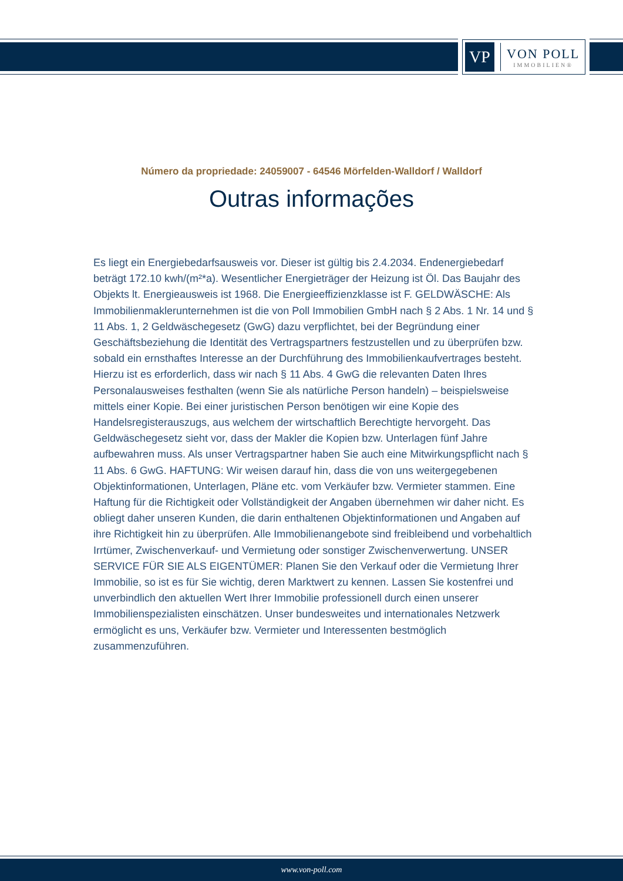VP
VON POLL
IMMOBILIEN®
Número da propriedade: 24059007 - 64546 Mörfelden-Walldorf / Walldorf
Outras informações
Es liegt ein Energiebedarfsausweis vor. Dieser ist gültig bis 2.4.2034. Endenergiebedarf beträgt 172.10 kwh/(m²*a). Wesentlicher Energieträger der Heizung ist Öl. Das Baujahr des Objekts lt. Energieausweis ist 1968. Die Energieeffizienzklasse ist F. GELDWÄSCHE: Als Immobilienmaklerunternehmen ist die von Poll Immobilien GmbH nach § 2 Abs. 1 Nr. 14 und § 11 Abs. 1, 2 Geldwäschegesetz (GwG) dazu verpflichtet, bei der Begründung einer Geschäftsbeziehung die Identität des Vertragspartners festzustellen und zu überprüfen bzw. sobald ein ernsthaftes Interesse an der Durchführung des Immobilienkaufvertrages besteht. Hierzu ist es erforderlich, dass wir nach § 11 Abs. 4 GwG die relevanten Daten Ihres Personalausweises festhalten (wenn Sie als natürliche Person handeln) – beispielsweise mittels einer Kopie. Bei einer juristischen Person benötigen wir eine Kopie des Handelsregisterauszugs, aus welchem der wirtschaftlich Berechtigte hervorgeht. Das Geldwäschegesetz sieht vor, dass der Makler die Kopien bzw. Unterlagen fünf Jahre aufbewahren muss. Als unser Vertragspartner haben Sie auch eine Mitwirkungspflicht nach § 11 Abs. 6 GwG. HAFTUNG: Wir weisen darauf hin, dass die von uns weitergegebenen Objektinformationen, Unterlagen, Pläne etc. vom Verkäufer bzw. Vermieter stammen. Eine Haftung für die Richtigkeit oder Vollständigkeit der Angaben übernehmen wir daher nicht. Es obliegt daher unseren Kunden, die darin enthaltenen Objektinformationen und Angaben auf ihre Richtigkeit hin zu überprüfen. Alle Immobilienangebote sind freibleibend und vorbehaltlich Irrtümer, Zwischenverkauf- und Vermietung oder sonstiger Zwischenverwertung. UNSER SERVICE FÜR SIE ALS EIGENTÜMER: Planen Sie den Verkauf oder die Vermietung Ihrer Immobilie, so ist es für Sie wichtig, deren Marktwert zu kennen. Lassen Sie kostenfrei und unverbindlich den aktuellen Wert Ihrer Immobilie professionell durch einen unserer Immobilienspezialisten einschätzen. Unser bundesweites und internationales Netzwerk ermöglicht es uns, Verkäufer bzw. Vermieter und Interessenten bestmöglich zusammenzuführen.
www.von-poll.com